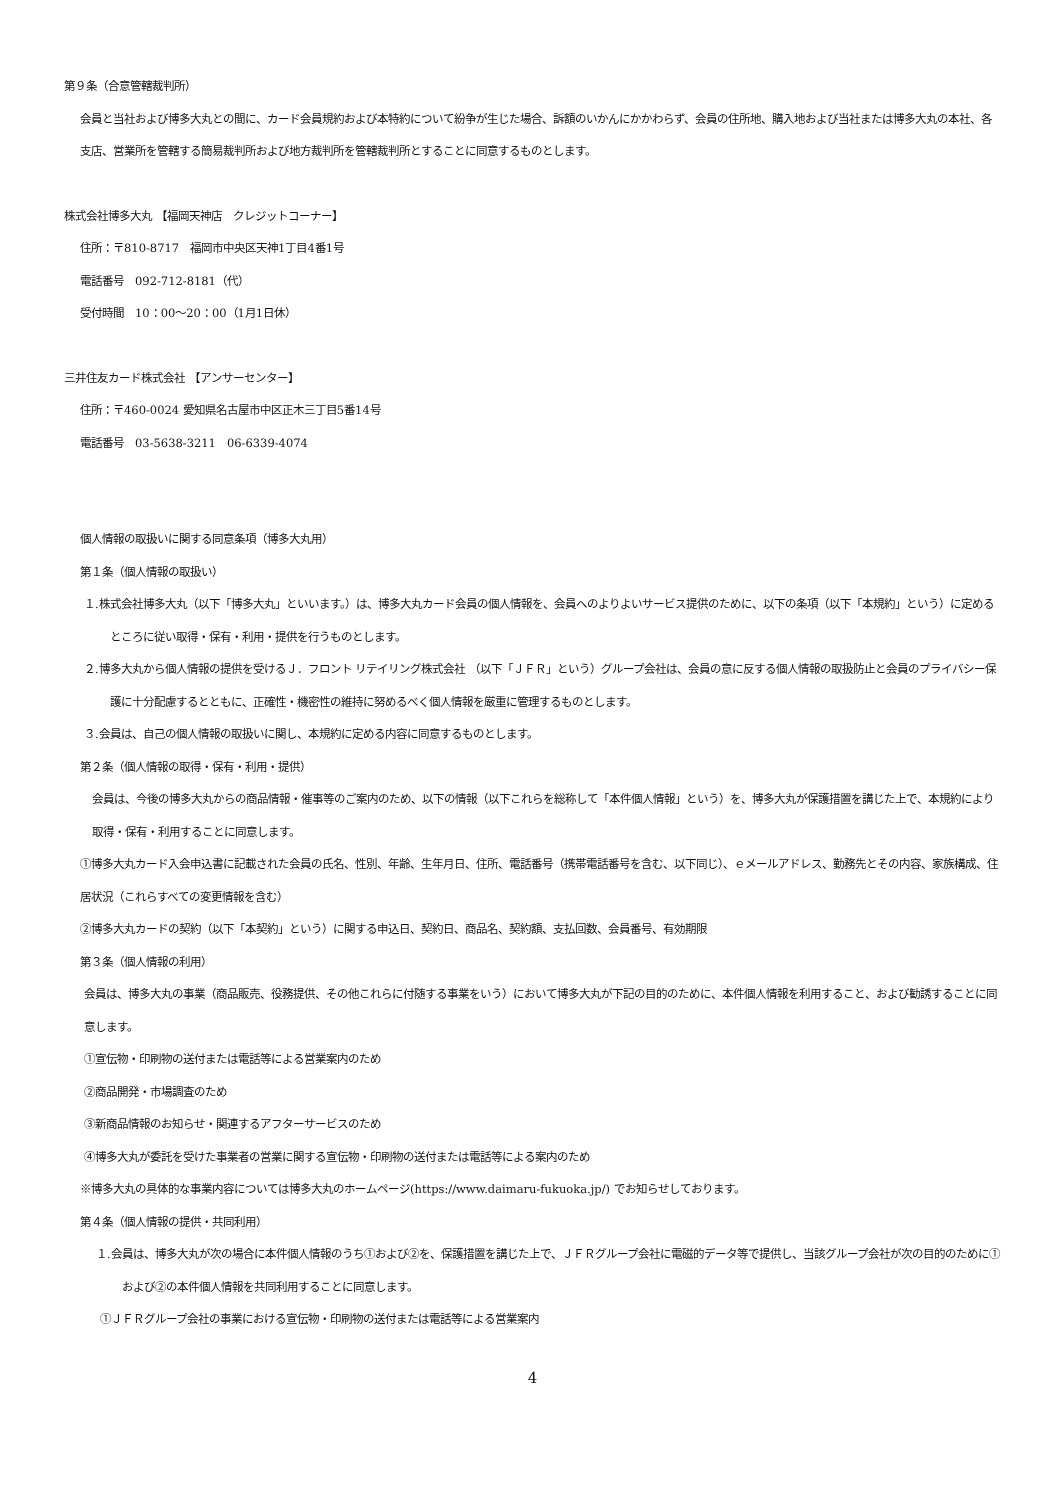第９条（合意管轄裁判所）
会員と当社および博多大丸との間に、カード会員規約および本特約について紛争が生じた場合、訴額のいかんにかかわらず、会員の住所地、購入地および当社または博多大丸の本社、各支店、営業所を管轄する簡易裁判所および地方裁判所を管轄裁判所とすることに同意するものとします。
株式会社博多大丸 【福岡天神店　クレジットコーナー】
住所：〒810-8717　福岡市中央区天神1丁目4番1号
電話番号　092-712-8181（代）
受付時間　10：00～20：00（1月1日休）
三井住友カード株式会社 【アンサーセンター】
住所：〒460-0024 愛知県名古屋市中区正木三丁目5番14号
電話番号　03-5638-3211　06-6339-4074
個人情報の取扱いに関する同意条項（博多大丸用）
第１条（個人情報の取扱い）
１.株式会社博多大丸（以下「博多大丸」といいます。）は、博多大丸カード会員の個人情報を、会員へのよりよいサービス提供のために、以下の条項（以下「本規約」という）に定めるところに従い取得・保有・利用・提供を行うものとします。
２.博多大丸から個人情報の提供を受けるＪ．フロント リテイリング株式会社 （以下「ＪＦＲ」という）グループ会社は、会員の意に反する個人情報の取扱防止と会員のプライバシー保護に十分配慮するとともに、正確性・機密性の維持に努めるべく個人情報を厳重に管理するものとします。
３.会員は、自己の個人情報の取扱いに関し、本規約に定める内容に同意するものとします。
第２条（個人情報の取得・保有・利用・提供）
会員は、今後の博多大丸からの商品情報・催事等のご案内のため、以下の情報（以下これらを総称して「本件個人情報」という）を、博多大丸が保護措置を講じた上で、本規約により取得・保有・利用することに同意します。
①博多大丸カード入会申込書に記載された会員の氏名、性別、年齢、生年月日、住所、電話番号（携帯電話番号を含む、以下同じ）、ｅメールアドレス、勤務先とその内容、家族構成、住居状況（これらすべての変更情報を含む）
②博多大丸カードの契約（以下「本契約」という）に関する申込日、契約日、商品名、契約額、支払回数、会員番号、有効期限
第３条（個人情報の利用）
会員は、博多大丸の事業（商品販売、役務提供、その他これらに付随する事業をいう）において博多大丸が下記の目的のために、本件個人情報を利用すること、および勧誘することに同意します。
①宣伝物・印刷物の送付または電話等による営業案内のため
②商品開発・市場調査のため
③新商品情報のお知らせ・関連するアフターサービスのため
④博多大丸が委託を受けた事業者の営業に関する宣伝物・印刷物の送付または電話等による案内のため
※博多大丸の具体的な事業内容については博多大丸のホームページ(https://www.daimaru-fukuoka.jp/) でお知らせしております。
第４条（個人情報の提供・共同利用）
１.会員は、博多大丸が次の場合に本件個人情報のうち①および②を、保護措置を講じた上で、ＪＦＲグループ会社に電磁的データ等で提供し、当該グループ会社が次の目的のために①および②の本件個人情報を共同利用することに同意します。
①ＪＦＲグループ会社の事業における宣伝物・印刷物の送付または電話等による営業案内
4